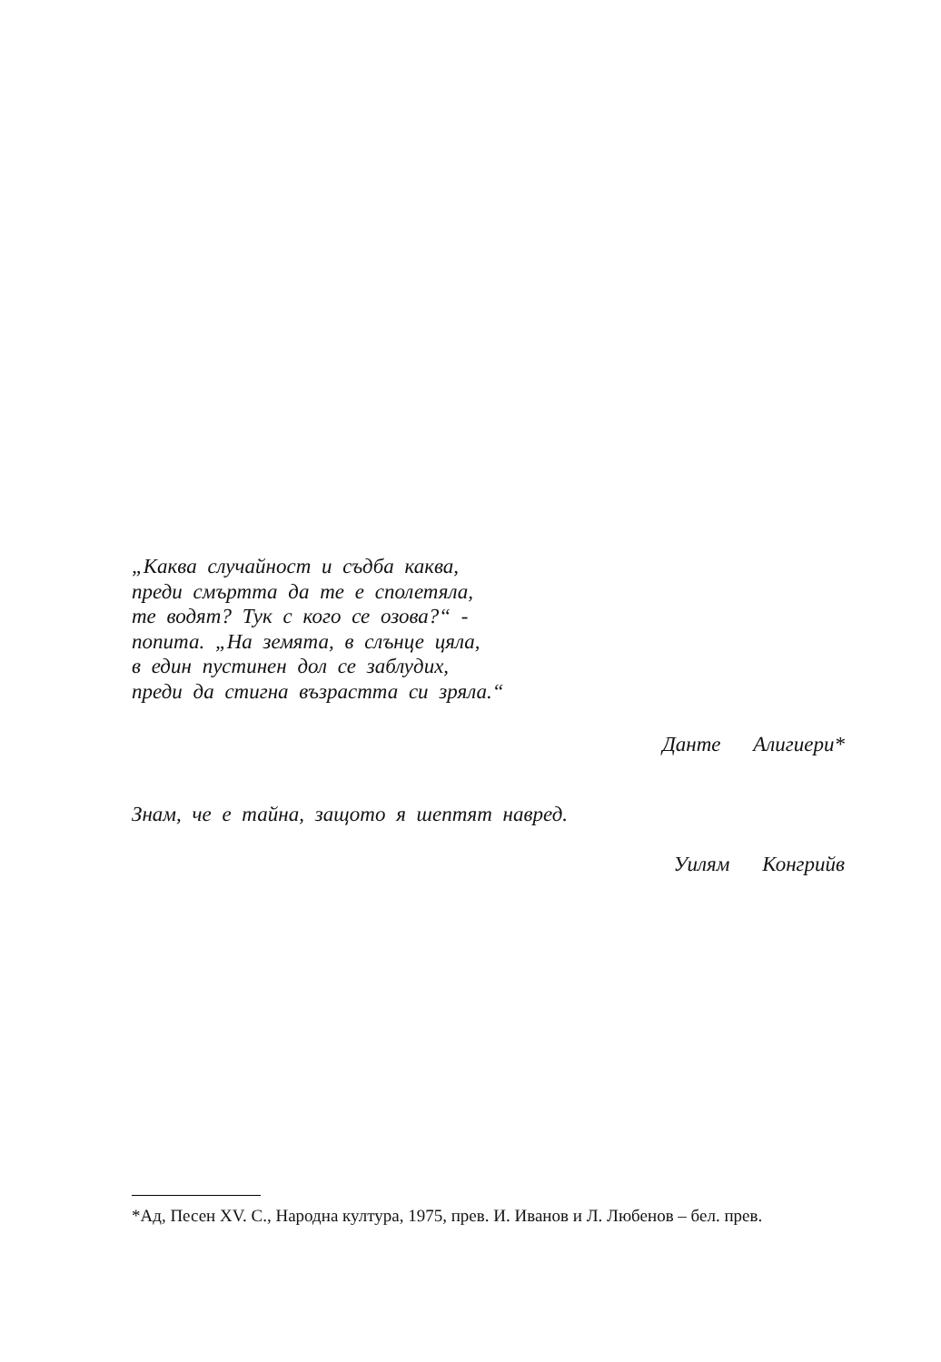„Каква случайност и съдба каква,
преди смъртта да те е сполетяла,
те водят? Тук с кого се озова?“ -
попита. „На земята, в слънце цяла,
в един пустинен дол се заблудих,
преди да стигна възрастта си зряла.“
Данте Алигиери*
Знам, че е тайна, защото я шептят навред.
Уилям Конгрийв
*Ад, Песен XV. С., Народна култура, 1975, прев. И. Иванов и Л. Любенов – бел. прев.